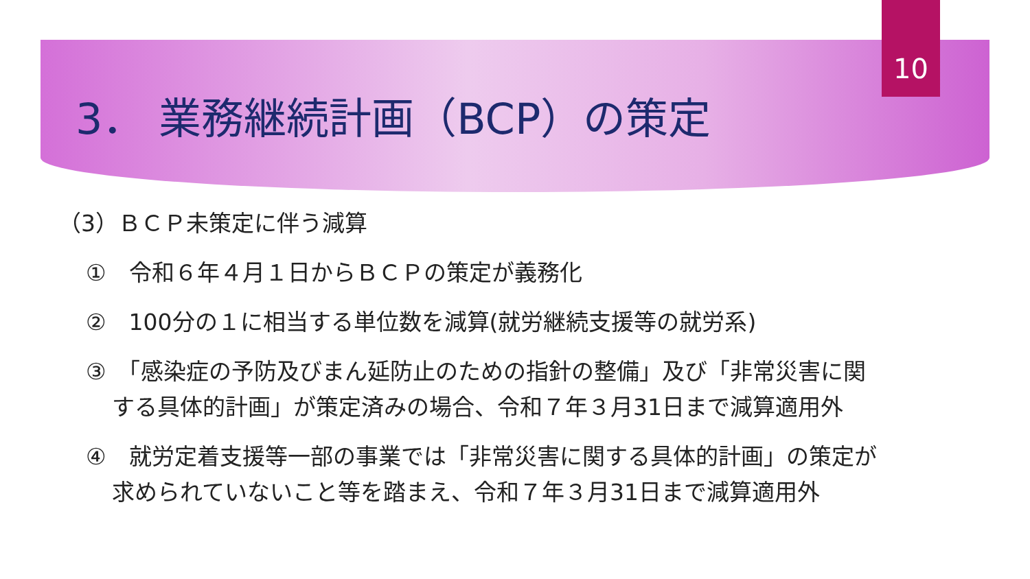10
3． 業務継続計画（BCP）の策定
（3）ＢＣＰ未策定に伴う減算
①　令和６年４月１日からＢＣＰの策定が義務化
②　100分の１に相当する単位数を減算(就労継続支援等の就労系)
③　「感染症の予防及びまん延防止のための指針の整備」及び「非常災害に関
する具体的計画」が策定済みの場合、令和７年３月31日まで減算適用外
④　就労定着支援等一部の事業では「非常災害に関する具体的計画」の策定が
求められていないこと等を踏まえ、令和７年３月31日まで減算適用外